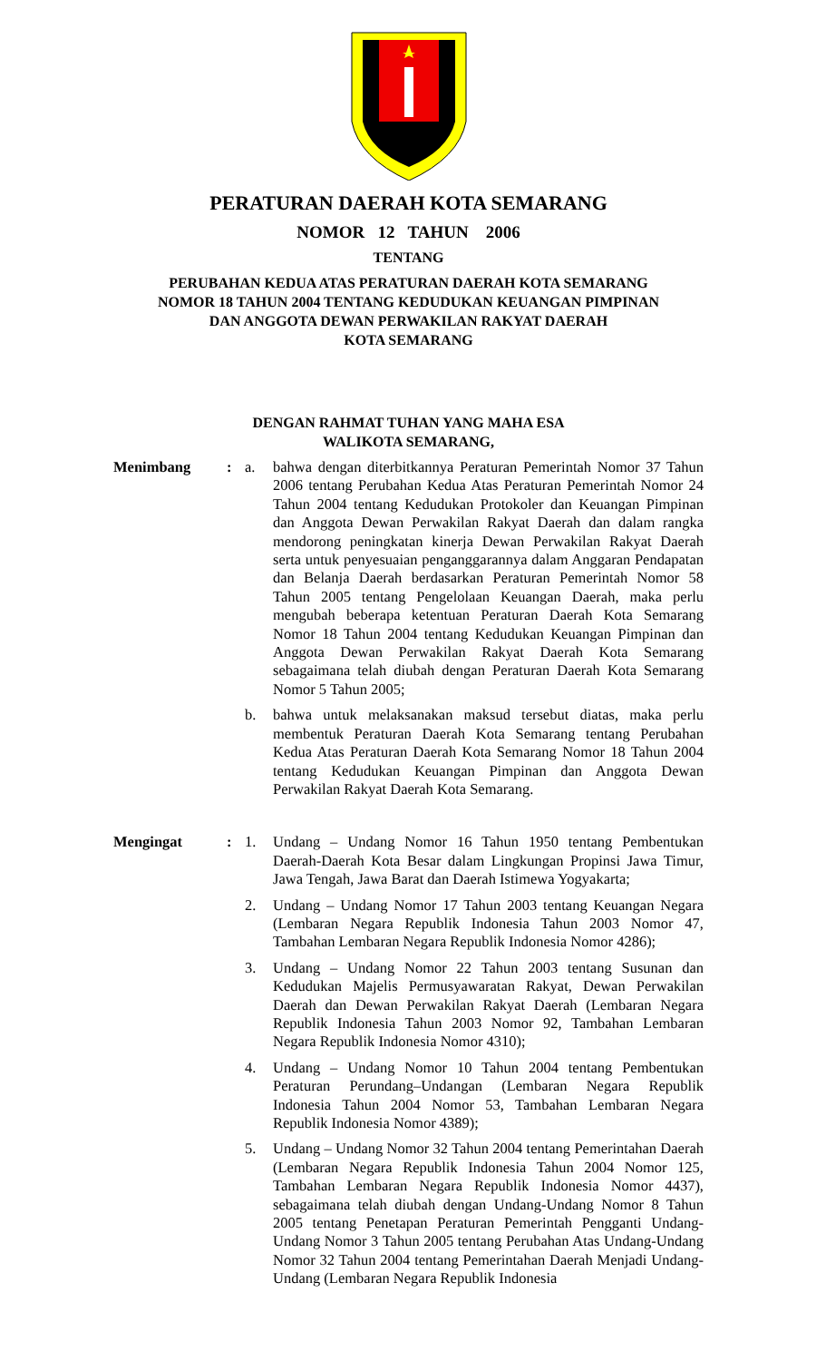PERATURAN DAERAH KOTA SEMARANG
NOMOR 12 TAHUN 2006
TENTANG
PERUBAHAN KEDUA ATAS PERATURAN DAERAH KOTA SEMARANG
NOMOR 18 TAHUN 2004 TENTANG KEDUDUKAN KEUANGAN PIMPINAN
DAN ANGGOTA DEWAN PERWAKILAN RAKYAT DAERAH
KOTA SEMARANG
DENGAN RAHMAT TUHAN YANG MAHA ESA
WALIKOTA SEMARANG,
Menimbang : a. bahwa dengan diterbitkannya Peraturan Pemerintah Nomor 37 Tahun 2006 tentang Perubahan Kedua Atas Peraturan Pemerintah Nomor 24 Tahun 2004 tentang Kedudukan Protokoler dan Keuangan Pimpinan dan Anggota Dewan Perwakilan Rakyat Daerah dan dalam rangka mendorong peningkatan kinerja Dewan Perwakilan Rakyat Daerah serta untuk penyesuaian penganggarannya dalam Anggaran Pendapatan dan Belanja Daerah berdasarkan Peraturan Pemerintah Nomor 58 Tahun 2005 tentang Pengelolaan Keuangan Daerah, maka perlu mengubah beberapa ketentuan Peraturan Daerah Kota Semarang Nomor 18 Tahun 2004 tentang Kedudukan Keuangan Pimpinan dan Anggota Dewan Perwakilan Rakyat Daerah Kota Semarang sebagaimana telah diubah dengan Peraturan Daerah Kota Semarang Nomor 5 Tahun 2005;
b. bahwa untuk melaksanakan maksud tersebut diatas, maka perlu membentuk Peraturan Daerah Kota Semarang tentang Perubahan Kedua Atas Peraturan Daerah Kota Semarang Nomor 18 Tahun 2004 tentang Kedudukan Keuangan Pimpinan dan Anggota Dewan Perwakilan Rakyat Daerah Kota Semarang.
Mengingat : 1. Undang – Undang Nomor 16 Tahun 1950 tentang Pembentukan Daerah-Daerah Kota Besar dalam Lingkungan Propinsi Jawa Timur, Jawa Tengah, Jawa Barat dan Daerah Istimewa Yogyakarta;
2. Undang – Undang Nomor 17 Tahun 2003 tentang Keuangan Negara (Lembaran Negara Republik Indonesia Tahun 2003 Nomor 47, Tambahan Lembaran Negara Republik Indonesia Nomor 4286);
3. Undang – Undang Nomor 22 Tahun 2003 tentang Susunan dan Kedudukan Majelis Permusyawaratan Rakyat, Dewan Perwakilan Daerah dan Dewan Perwakilan Rakyat Daerah (Lembaran Negara Republik Indonesia Tahun 2003 Nomor 92, Tambahan Lembaran Negara Republik Indonesia Nomor 4310);
4. Undang – Undang Nomor 10 Tahun 2004 tentang Pembentukan Peraturan Perundang–Undangan (Lembaran Negara Republik Indonesia Tahun 2004 Nomor 53, Tambahan Lembaran Negara Republik Indonesia Nomor 4389);
5. Undang – Undang Nomor 32 Tahun 2004 tentang Pemerintahan Daerah (Lembaran Negara Republik Indonesia Tahun 2004 Nomor 125, Tambahan Lembaran Negara Republik Indonesia Nomor 4437), sebagaimana telah diubah dengan Undang-Undang Nomor 8 Tahun 2005 tentang Penetapan Peraturan Pemerintah Pengganti Undang-Undang Nomor 3 Tahun 2005 tentang Perubahan Atas Undang-Undang Nomor 32 Tahun 2004 tentang Pemerintahan Daerah Menjadi Undang-Undang (Lembaran Negara Republik Indonesia